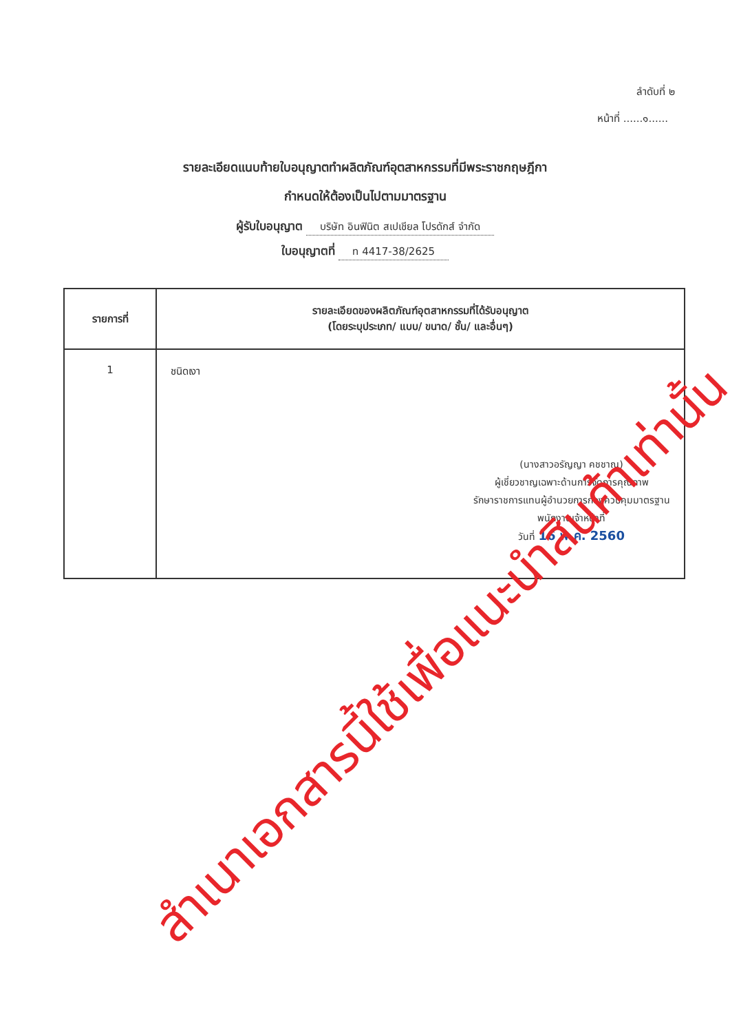ลำดับที่ ๒
หน้าที่ ......๑......
รายละเอียดแนบท้ายใบอนุญาตทำผลิตภัณฑ์อุตสาหกรรมที่มีพระราชกฤษฎีกา
กำหนดให้ต้องเป็นไปตามมาตรฐาน
ผู้รับใบอนุญาต บริษัท อินฟินิต สเปเชียล โปรดักส์ จำกัด
ใบอนุญาตที่ ท 4417-38/2625
| รายการที่ | รายละเอียดของผลิตภัณฑ์อุตสาหกรรมที่ได้รับอนุญาต (โดยระบุประเภท/ แบบ/ ขนาด/ ชั้น/ และอื่นๆ) |
| --- | --- |
| 1 | ชนิดเงา (นางสาวอรัญญา คชชาญ) ผู้เชี่ยวชาญเฉพาะด้านการจัดการคุณภาพ รักษาราชการแทนผู้อำนวยการกองควบคุมมาตรฐาน พนักงานเจ้าหน้าที่ วันที่ 16 พ.ค. 2560 |
สำเนาเอกสารนี้ใช้เพื่อแนะนำสินค้าเท่านั้น